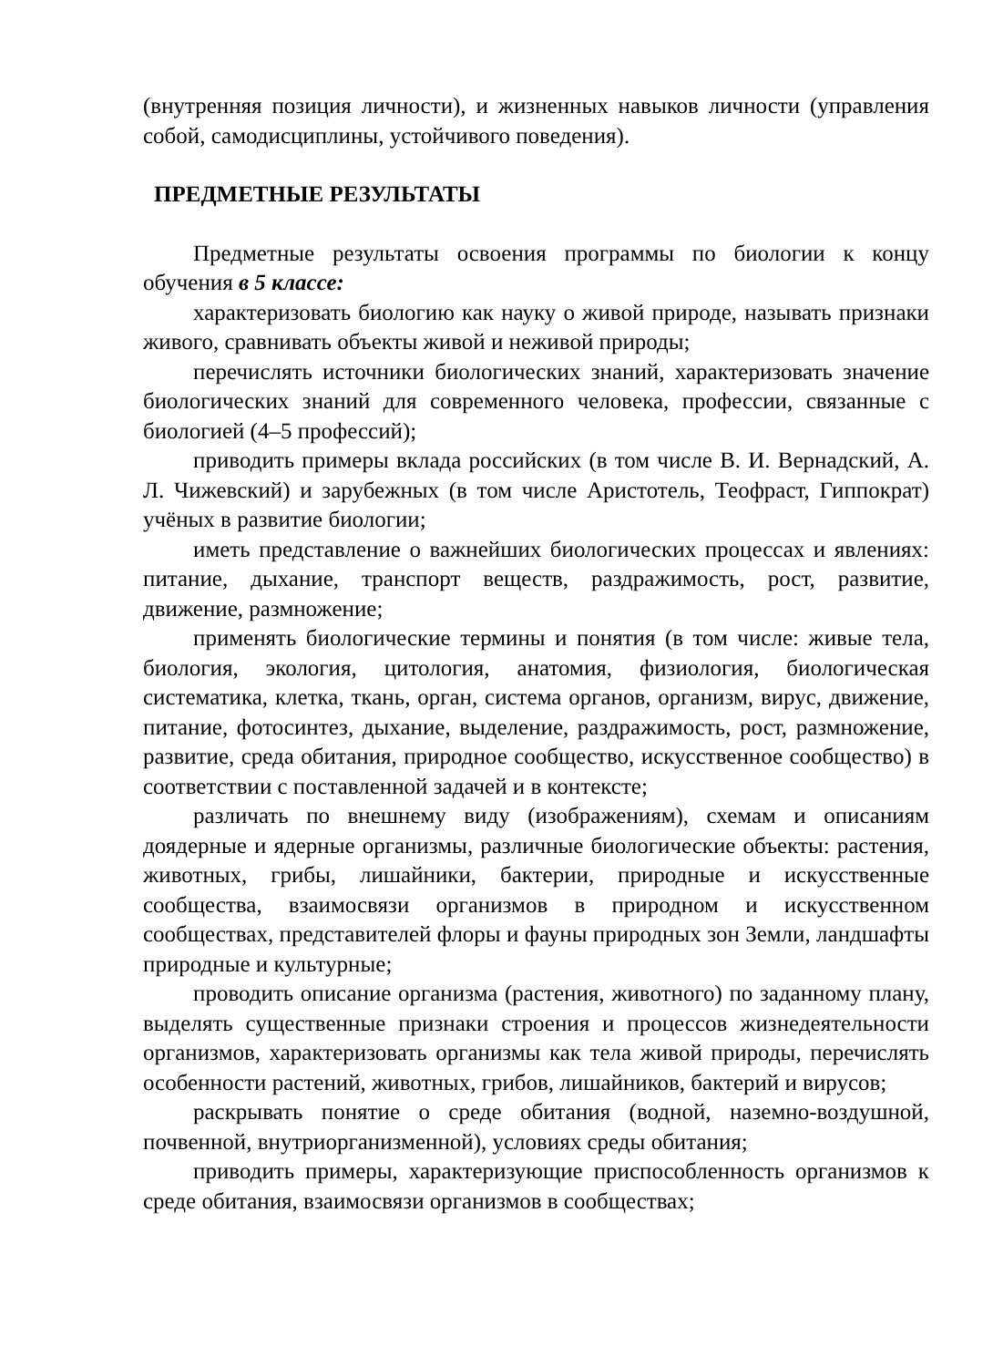(внутренняя позиция личности), и жизненных навыков личности (управления собой, самодисциплины, устойчивого поведения).
ПРЕДМЕТНЫЕ РЕЗУЛЬТАТЫ
Предметные результаты освоения программы по биологии к концу обучения в 5 классе:
характеризовать биологию как науку о живой природе, называть признаки живого, сравнивать объекты живой и неживой природы;
перечислять источники биологических знаний, характеризовать значение биологических знаний для современного человека, профессии, связанные с биологией (4–5 профессий);
приводить примеры вклада российских (в том числе В. И. Вернадский, А. Л. Чижевский) и зарубежных (в том числе Аристотель, Теофраст, Гиппократ) учёных в развитие биологии;
иметь представление о важнейших биологических процессах и явлениях: питание, дыхание, транспорт веществ, раздражимость, рост, развитие, движение, размножение;
применять биологические термины и понятия (в том числе: живые тела, биология, экология, цитология, анатомия, физиология, биологическая систематика, клетка, ткань, орган, система органов, организм, вирус, движение, питание, фотосинтез, дыхание, выделение, раздражимость, рост, размножение, развитие, среда обитания, природное сообщество, искусственное сообщество) в соответствии с поставленной задачей и в контексте;
различать по внешнему виду (изображениям), схемам и описаниям доядерные и ядерные организмы, различные биологические объекты: растения, животных, грибы, лишайники, бактерии, природные и искусственные сообщества, взаимосвязи организмов в природном и искусственном сообществах, представителей флоры и фауны природных зон Земли, ландшафты природные и культурные;
проводить описание организма (растения, животного) по заданному плану, выделять существенные признаки строения и процессов жизнедеятельности организмов, характеризовать организмы как тела живой природы, перечислять особенности растений, животных, грибов, лишайников, бактерий и вирусов;
раскрывать понятие о среде обитания (водной, наземно-воздушной, почвенной, внутриорганизменной), условиях среды обитания;
приводить примеры, характеризующие приспособленность организмов к среде обитания, взаимосвязи организмов в сообществах;